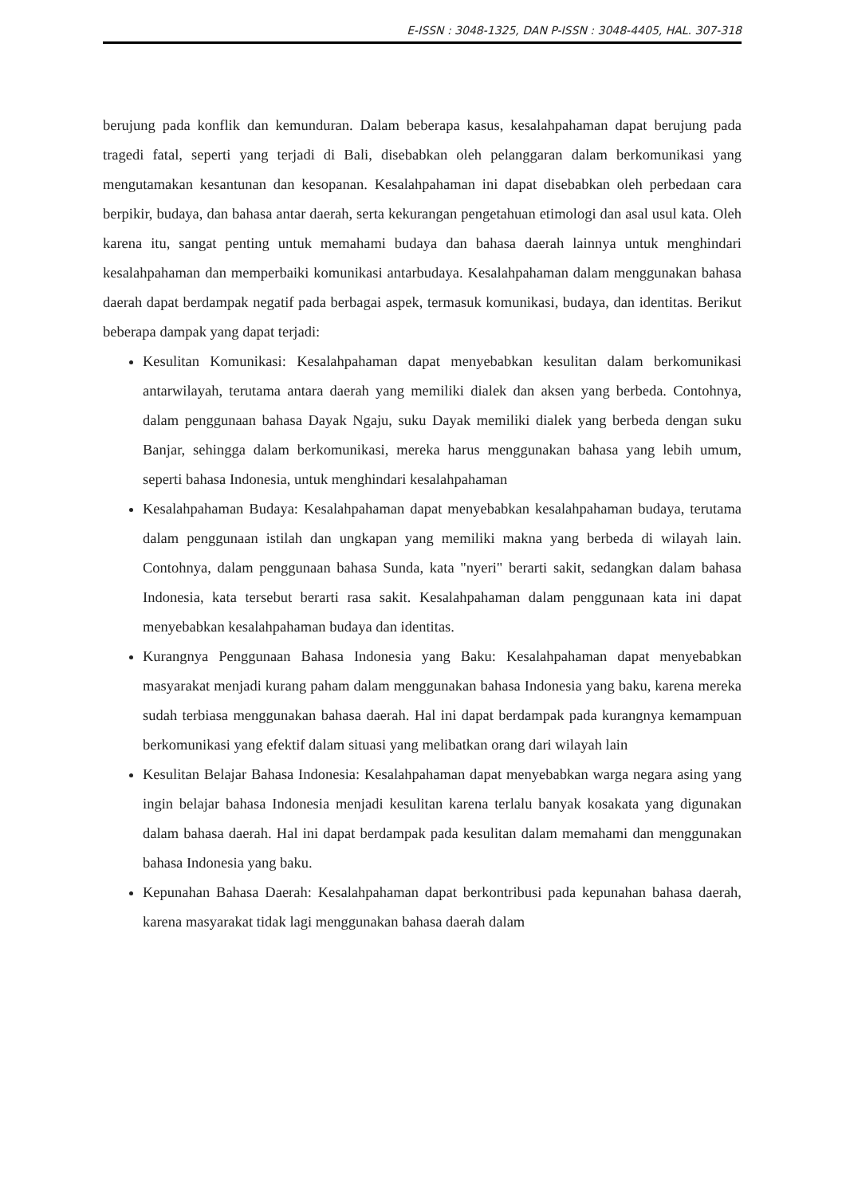E-ISSN : 3048-1325, DAN P-ISSN : 3048-4405, HAL. 307-318
berujung pada konflik dan kemunduran. Dalam beberapa kasus, kesalahpahaman dapat berujung pada tragedi fatal, seperti yang terjadi di Bali, disebabkan oleh pelanggaran dalam berkomunikasi yang mengutamakan kesantunan dan kesopanan. Kesalahpahaman ini dapat disebabkan oleh perbedaan cara berpikir, budaya, dan bahasa antar daerah, serta kekurangan pengetahuan etimologi dan asal usul kata. Oleh karena itu, sangat penting untuk memahami budaya dan bahasa daerah lainnya untuk menghindari kesalahpahaman dan memperbaiki komunikasi antarbudaya. Kesalahpahaman dalam menggunakan bahasa daerah dapat berdampak negatif pada berbagai aspek, termasuk komunikasi, budaya, dan identitas. Berikut beberapa dampak yang dapat terjadi:
Kesulitan Komunikasi: Kesalahpahaman dapat menyebabkan kesulitan dalam berkomunikasi antarwilayah, terutama antara daerah yang memiliki dialek dan aksen yang berbeda. Contohnya, dalam penggunaan bahasa Dayak Ngaju, suku Dayak memiliki dialek yang berbeda dengan suku Banjar, sehingga dalam berkomunikasi, mereka harus menggunakan bahasa yang lebih umum, seperti bahasa Indonesia, untuk menghindari kesalahpahaman
Kesalahpahaman Budaya: Kesalahpahaman dapat menyebabkan kesalahpahaman budaya, terutama dalam penggunaan istilah dan ungkapan yang memiliki makna yang berbeda di wilayah lain. Contohnya, dalam penggunaan bahasa Sunda, kata "nyeri" berarti sakit, sedangkan dalam bahasa Indonesia, kata tersebut berarti rasa sakit. Kesalahpahaman dalam penggunaan kata ini dapat menyebabkan kesalahpahaman budaya dan identitas.
Kurangnya Penggunaan Bahasa Indonesia yang Baku: Kesalahpahaman dapat menyebabkan masyarakat menjadi kurang paham dalam menggunakan bahasa Indonesia yang baku, karena mereka sudah terbiasa menggunakan bahasa daerah. Hal ini dapat berdampak pada kurangnya kemampuan berkomunikasi yang efektif dalam situasi yang melibatkan orang dari wilayah lain
Kesulitan Belajar Bahasa Indonesia: Kesalahpahaman dapat menyebabkan warga negara asing yang ingin belajar bahasa Indonesia menjadi kesulitan karena terlalu banyak kosakata yang digunakan dalam bahasa daerah. Hal ini dapat berdampak pada kesulitan dalam memahami dan menggunakan bahasa Indonesia yang baku.
Kepunahan Bahasa Daerah: Kesalahpahaman dapat berkontribusi pada kepunahan bahasa daerah, karena masyarakat tidak lagi menggunakan bahasa daerah dalam